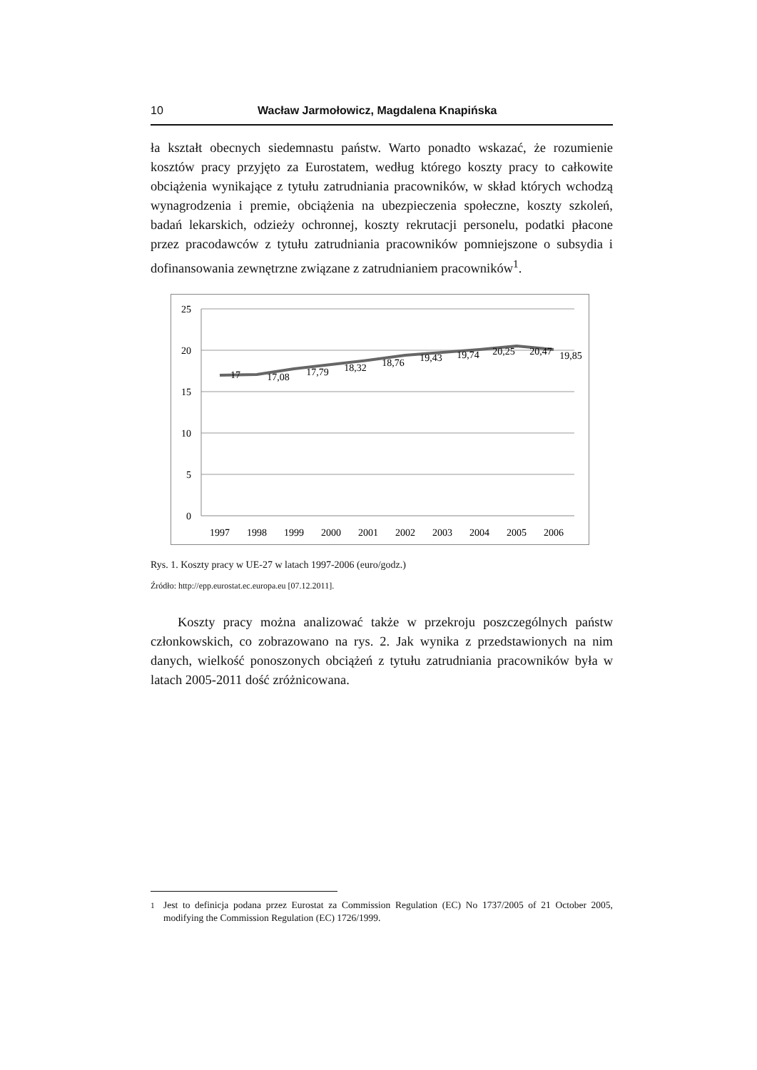10 Wacław Jarmołowicz, Magdalena Knapińska
ła kształt obecnych siedemnastu państw. Warto ponadto wskazać, że rozumienie kosztów pracy przyjęto za Eurostatem, według którego koszty pracy to całkowite obciążenia wynikające z tytułu zatrudniania pracowników, w skład których wchodzą wynagrodzenia i premie, obciążenia na ubezpieczenia społeczne, koszty szkoleń, badań lekarskich, odzieży ochronnej, koszty rekrutacji personelu, podatki płacone przez pracodawców z tytułu zatrudniania pracowników pomniejszone o subsydia i dofinansowania zewnętrzne związane z zatrudnianiem pracowników<sup>1</sup>.
25
20
15
10
5
0
17
17,08
17,79
18,32
18,76
19,43
19,74
20,25
20,47
19,85
1997
1998
1999
2000
2001
2002
2003
2004
2005
2006
Rys. 1. Koszty pracy w UE-27 w latach 1997-2006 (euro/godz.)
Źródło: http://epp.eurostat.ec.europa.eu [07.12.2011].
Koszty pracy można analizować także w przekroju poszczególnych państw członkowskich, co zobrazowano na rys. 2. Jak wynika z przedstawionych na nim danych, wielkość ponoszonych obciążeń z tytułu zatrudniania pracowników była w latach 2005-2011 dość zróżnicowana.
<sup>1</sup> Jest to definicja podana przez Eurostat za Commission Regulation (EC) No 1737/2005 of 21 October 2005, modifying the Commission Regulation (EC) 1726/1999.